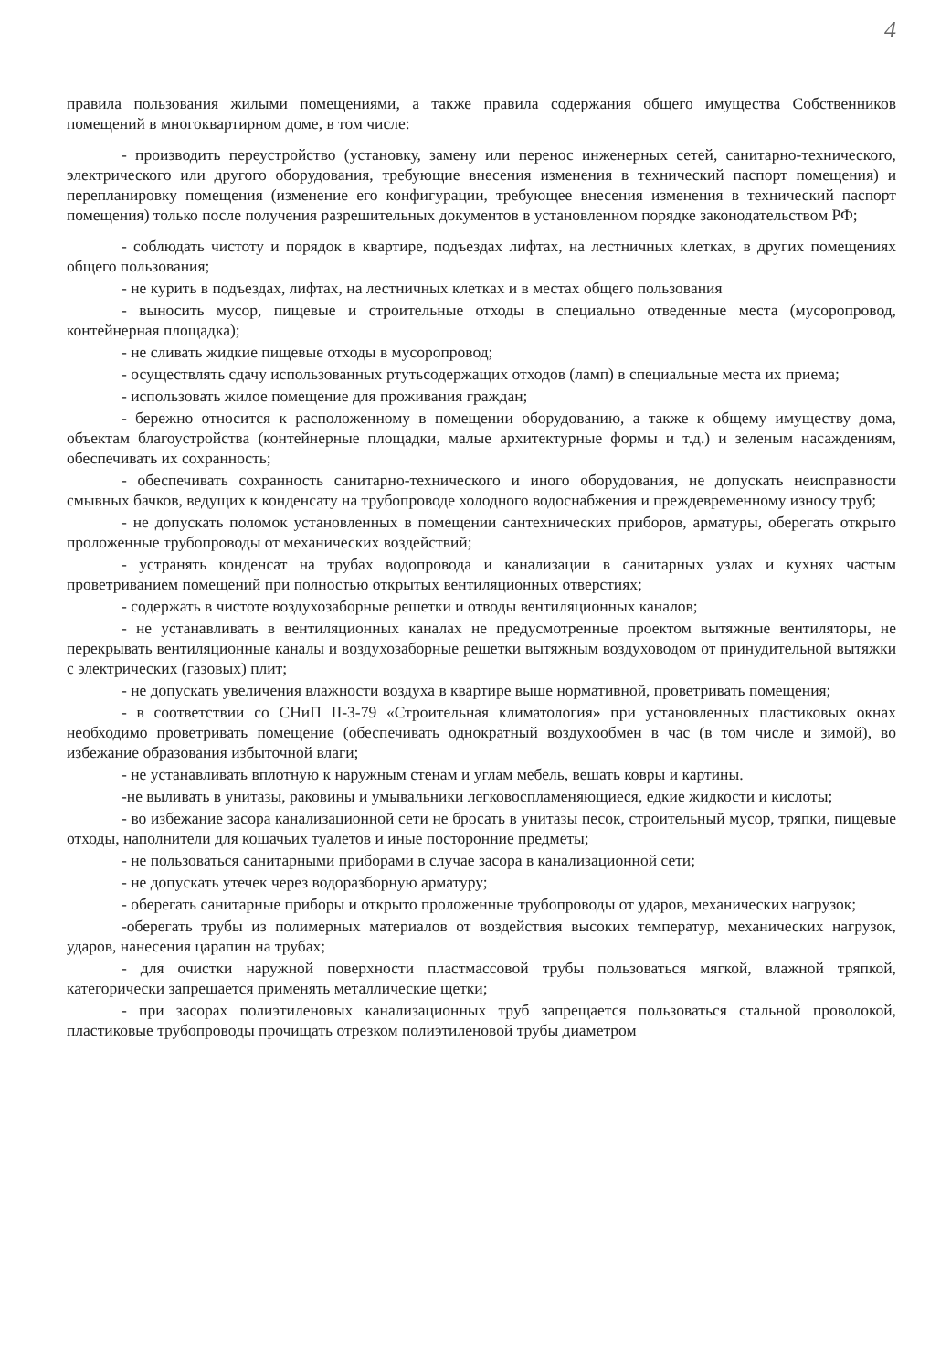4
правила пользования жилыми помещениями, а также правила содержания общего имущества Собственников помещений в многоквартирном доме, в том числе:
- производить переустройство (установку, замену или перенос инженерных сетей, санитарно-технического, электрического или другого оборудования, требующие внесения изменения в технический паспорт помещения) и перепланировку помещения (изменение его конфигурации, требующее внесения изменения в технический паспорт помещения) только после получения разрешительных документов в установленном порядке законодательством РФ;
- соблюдать чистоту и порядок в квартире, подъездах лифтах, на лестничных клетках, в других помещениях общего пользования;
- не курить в подъездах, лифтах, на лестничных клетках и в местах общего пользования
- выносить мусор, пищевые и строительные отходы в специально отведенные места (мусоропровод, контейнерная площадка);
- не сливать жидкие пищевые отходы в мусоропровод;
- осуществлять сдачу использованных ртутьсодержащих отходов (ламп) в специальные места их приема;
- использовать жилое помещение для проживания граждан;
- бережно относится к расположенному в помещении оборудованию, а также к общему имуществу дома, объектам благоустройства (контейнерные площадки, малые архитектурные формы и т.д.) и зеленым насаждениям, обеспечивать их сохранность;
- обеспечивать сохранность санитарно-технического и иного оборудования, не допускать неисправности смывных бачков, ведущих к конденсату на трубопроводе холодного водоснабжения и преждевременному износу труб;
- не допускать поломок установленных в помещении сантехнических приборов, арматуры, оберегать открыто проложенные трубопроводы от механических воздействий;
- устранять конденсат на трубах водопровода и канализации в санитарных узлах и кухнях частым проветриванием помещений при полностью открытых вентиляционных отверстиях;
- содержать в чистоте воздухозаборные решетки и отводы вентиляционных каналов;
- не устанавливать в вентиляционных каналах не предусмотренные проектом вытяжные вентиляторы, не перекрывать вентиляционные каналы и воздухозаборные решетки вытяжным воздуховодом от принудительной вытяжки с электрических (газовых) плит;
- не допускать увеличения влажности воздуха в квартире выше нормативной, проветривать помещения;
- в соответствии со СНиП II-3-79 «Строительная климатология» при установленных пластиковых окнах необходимо проветривать помещение (обеспечивать однократный воздухообмен в час (в том числе и зимой), во избежание образования избыточной влаги;
- не устанавливать вплотную к наружным стенам и углам мебель, вешать ковры и картины.
-не выливать в унитазы, раковины и умывальники легковоспламеняющиеся, едкие жидкости и кислоты;
- во избежание засора канализационной сети не бросать в унитазы песок, строительный мусор, тряпки, пищевые отходы, наполнители для кошачьих туалетов и иные посторонние предметы;
- не пользоваться санитарными приборами в случае засора в канализационной сети;
- не допускать утечек через водоразборную арматуру;
- оберегать санитарные приборы и открыто проложенные трубопроводы от ударов, механических нагрузок;
-оберегать трубы из полимерных материалов от воздействия высоких температур, механических нагрузок, ударов, нанесения царапин на трубах;
- для очистки наружной поверхности пластмассовой трубы пользоваться мягкой, влажной тряпкой, категорически запрещается применять металлические щетки;
- при засорах полиэтиленовых канализационных труб запрещается пользоваться стальной проволокой, пластиковые трубопроводы прочищать отрезком полиэтиленовой трубы диаметром